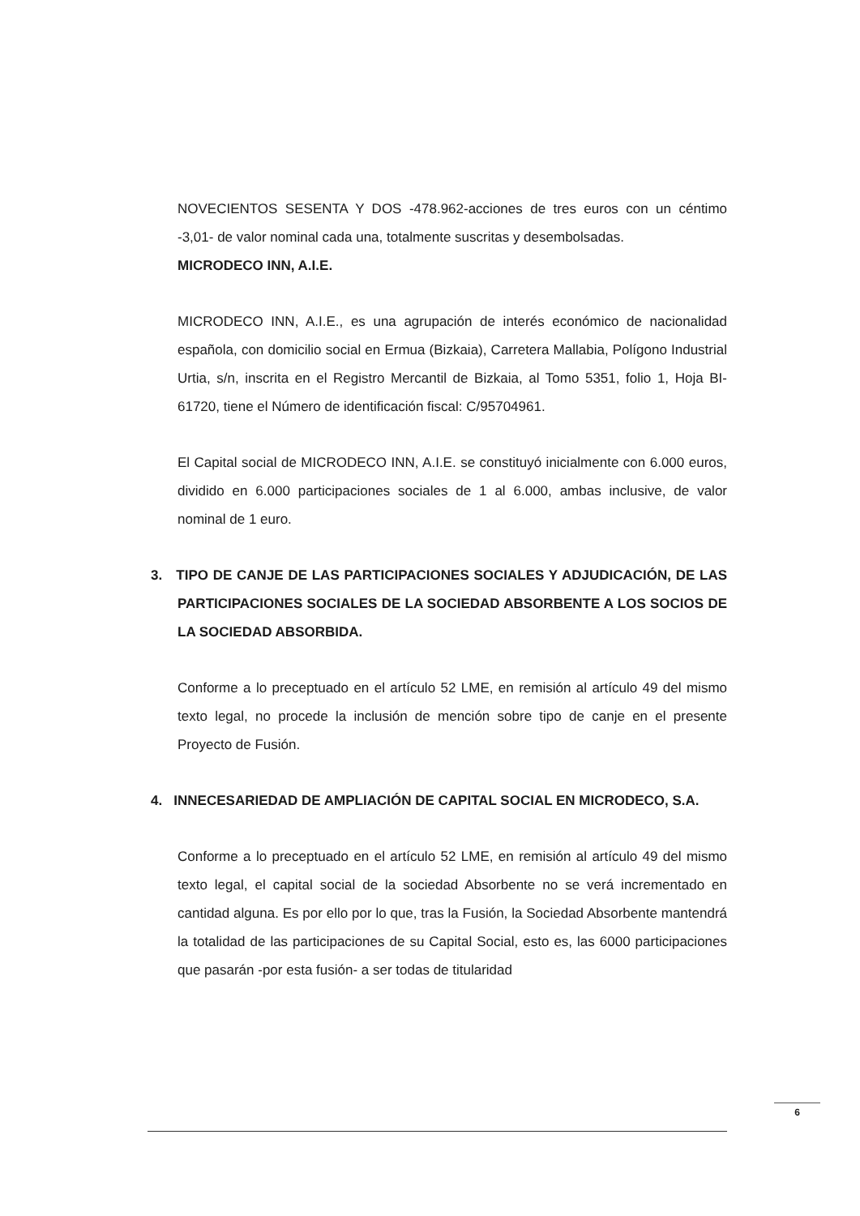NOVECIENTOS SESENTA Y DOS -478.962-acciones de tres euros con un céntimo -3,01- de valor nominal cada una, totalmente suscritas y desembolsadas.
MICRODECO INN, A.I.E.
MICRODECO INN, A.I.E., es una agrupación de interés económico de nacionalidad española, con domicilio social en Ermua (Bizkaia), Carretera Mallabia, Polígono Industrial Urtia, s/n, inscrita en el Registro Mercantil de Bizkaia, al Tomo 5351, folio 1, Hoja BI-61720, tiene el Número de identificación fiscal: C/95704961.
El Capital social de MICRODECO INN, A.I.E. se constituyó inicialmente con 6.000 euros, dividido en 6.000 participaciones sociales de 1 al 6.000, ambas inclusive, de valor nominal de 1 euro.
3. TIPO DE CANJE DE LAS PARTICIPACIONES SOCIALES Y ADJUDICACIÓN, DE LAS PARTICIPACIONES SOCIALES DE LA SOCIEDAD ABSORBENTE A LOS SOCIOS DE LA SOCIEDAD ABSORBIDA.
Conforme a lo preceptuado en el artículo 52 LME, en remisión al artículo 49 del mismo texto legal, no procede la inclusión de mención sobre tipo de canje en el presente Proyecto de Fusión.
4. INNECESARIEDAD DE AMPLIACIÓN DE CAPITAL SOCIAL EN MICRODECO, S.A.
Conforme a lo preceptuado en el artículo 52 LME, en remisión al artículo 49 del mismo texto legal, el capital social de la sociedad Absorbente no se verá incrementado en cantidad alguna. Es por ello por lo que, tras la Fusión, la Sociedad Absorbente mantendrá la totalidad de las participaciones de su Capital Social, esto es, las 6000 participaciones que pasarán -por esta fusión- a ser todas de titularidad
6